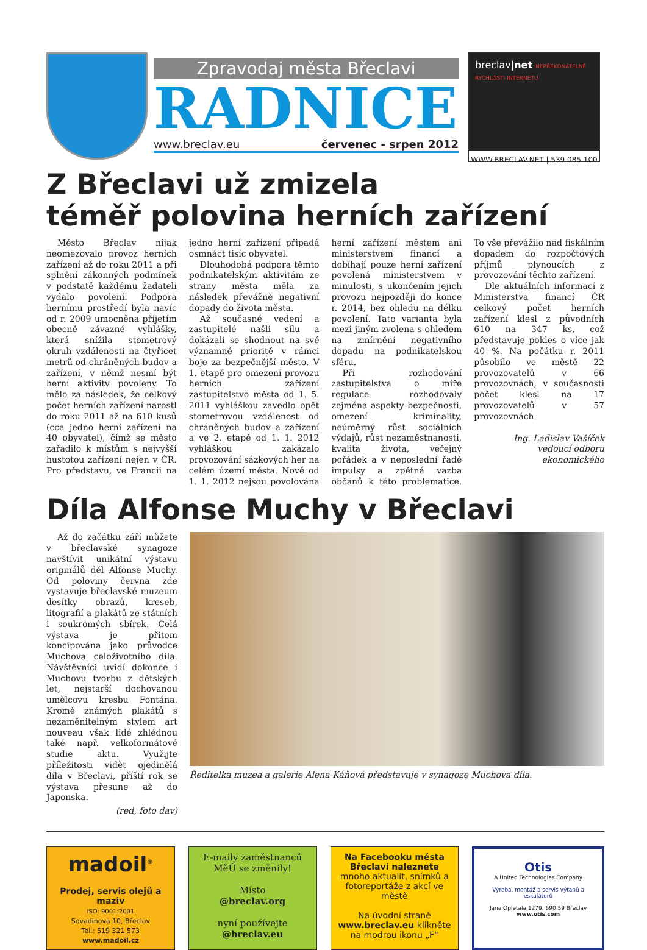Zpravodaj města Břeclavi
RADNICE
www.breclav.eu červenec - srpen 2012
breclav|net NEPŘEKONATELNÉ RYCHLOSTI INTERNETU
WWW.BRECLAV.NET | 539 085 100
Z Břeclavi už zmizela
téměř polovina herních zařízení
Město Břeclav nijak neomezovalo provoz herních zařízení až do roku 2011 a při splnění zákonných podmínek v podstatě každému žadateli vydalo povolení. Podpora hernímu prostředí byla navíc od r. 2009 umocněna přijetím obecně závazné vyhlášky, která snížila stometrový okruh vzdálenosti na čtyřicet metrů od chráněných budov a zařízení, v němž nesmí být herní aktivity povoleny. To mělo za následek, že celkový počet herních zařízení narostl do roku 2011 až na 610 kusů (cca jedno herní zařízení na 40 obyvatel), čímž se město zařadilo k místům s nejvyšší hustotou zařízení nejen v ČR. Pro představu, ve Francii na jedno herní zařízení připadá osmnáct tisíc obyvatel.
Dlouhodobá podpora těmto podnikatelským aktivitám ze strany města měla za následek převážně negativní dopady do života města.
Až současné vedení a zastupitelé našli sílu a dokázali se shodnout na své významné prioritě v rámci boje za bezpečnější město. V 1. etapě pro omezení provozu herních zařízení zastupitelstvo města od 1. 5. 2011 vyhláškou zavedlo opět stometrovou vzdálenost od chráněných budov a zařízení a ve 2. etapě od 1. 1. 2012 vyhláškou zakázalo provozování sázkových her na celém území města. Nově od 1. 1. 2012 nejsou povolována herní zařízení městem ani ministerstvem financí a dobíhají pouze herní zařízení povolená ministerstvem v minulosti, s ukončením jejich provozu nejpozději do konce r. 2014, bez ohledu na délku povolení. Tato varianta byla mezi jiným zvolena s ohledem na zmírnění negativního dopadu na podnikatelskou sféru.
Při rozhodování zastupitelstva o míře regulace rozhodovaly zejména aspekty bezpečnosti, omezení kriminality, neúměrný růst sociálních výdajů, růst nezaměstnanosti, kvalita života, veřejný pořádek a v neposlední řadě impulsy a zpětná vazba občanů k této problematice. To vše převážilo nad fiskálním dopadem do rozpočtových příjmů plynoucích z provozování těchto zařízení.
Dle aktuálních informací z Ministerstva financí ČR celkový počet herních zařízení klesl z původních 610 na 347 ks, což představuje pokles o více jak 40 %. Na počátku r. 2011 působilo ve městě 22 provozovatelů v 66 provozovnách, v současnosti počet klesl na 17 provozovatelů v 57 provozovnách.
Ing. Ladislav Vašíček
vedoucí odboru ekonomického
Díla Alfonse Muchy v Břeclavi
Až do začátku září můžete v břeclavské synagoze navštívit unikátní výstavu originálů děl Alfonse Muchy. Od poloviny června zde vystavuje břeclavské muzeum desítky obrazů, kreseb, litografií a plakátů ze státních i soukromých sbírek. Celá výstava je přitom koncipována jako průvodce Muchova celoživotního díla. Návštěvníci uvidí dokonce i Muchovu tvorbu z dětských let, nejstarší dochovanou umělcovu kresbu Fontána. Kromě známých plakátů s nezaměnitelným stylem art nouveau však lidé zhlédnou také např. velkoformátové studie aktu. Využijte příležitosti vidět ojedinělá díla v Břeclavi, příští rok se výstava přesune až do Japonska.
(red, foto dav)
Ředitelka muzea a galerie Alena Káňová představuje v synagoze Muchova díla.
madoil<sup>®</sup>
Prodej, servis olejů a maziv
ISO: 9001:2001
Sovadinova 10, Břeclav
Tel.: 519 321 573
www.madoil.cz
E-maily zaměstnanců MěÚ se změnily!
Místo
@breclav.org
nyní používejte
@breclav.eu
Na Facebooku města Břeclavi naleznete mnoho aktualit, snímků a fotoreportáže z akcí ve městě
Na úvodní straně www.breclav.eu klikněte na modrou ikonu „F“
Otis
A United Technologies Company
Výroba, montáž a servis výtahů a eskalátorů
Jana Opletala 1279, 690 59 Břeclav
www.otis.com